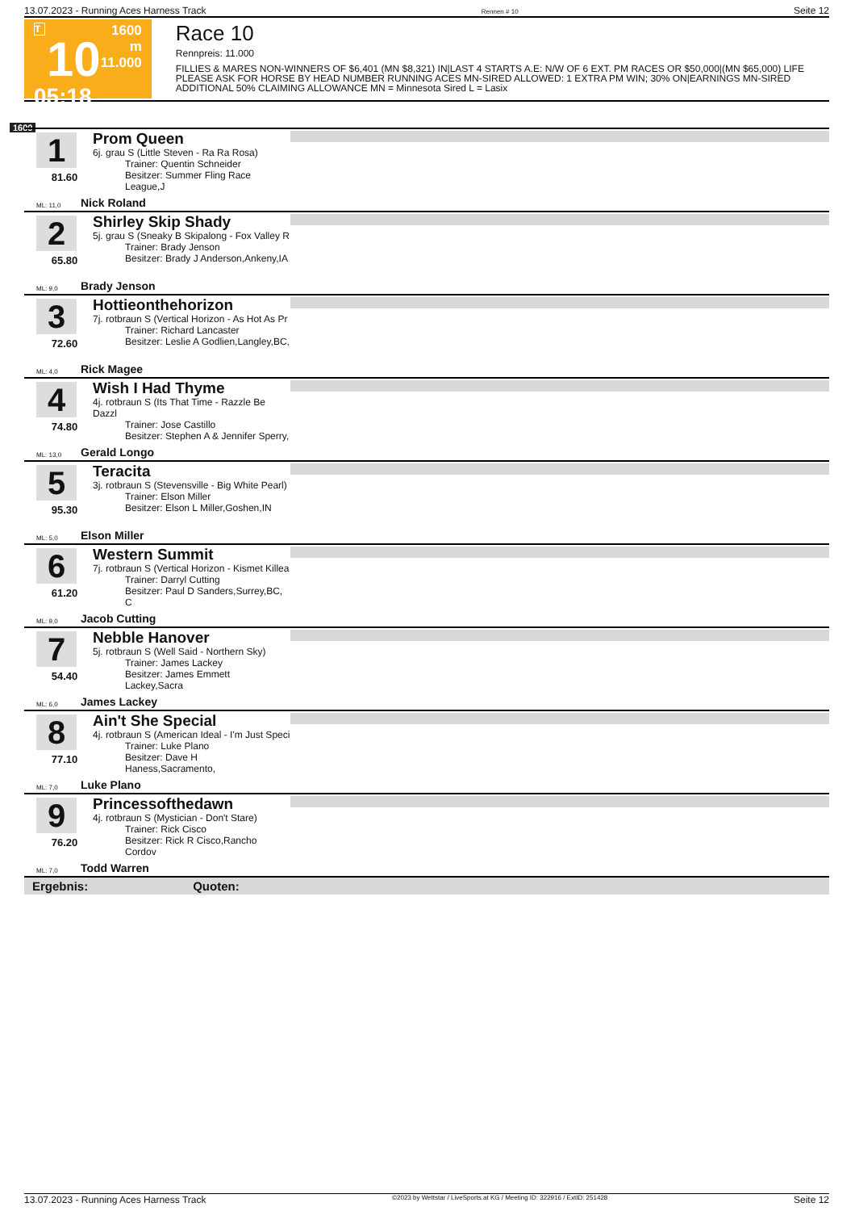13.07.2023 - Running Aces Harness Track Rennen # 10 Seite 12
T
10
05:18
1600 m
11.000
Race 10
Rennpreis: 11.000
FILLIES & MARES NON-WINNERS OF $6,401 (MN $8,321) IN|LAST 4 STARTS A.E: N/W OF 6 EXT. PM RACES OR $50,000|(MN $65,000) LIFE PLEASE ASK FOR HORSE BY HEAD NUMBER RUNNING ACES MN-SIRED ALLOWED: 1 EXTRA PM WIN; 30% ON|EARNINGS MN-SIRED ADDITIONAL 50% CLAIMING ALLOWANCE MN = Minnesota Sired L = Lasix
1600
1
81.60
Prom Queen
6j. grau S (Little Steven - Ra Ra Rosa)
Trainer: Quentin Schneider
Besitzer: Summer Fling Race League,J
ML: 11,0 Nick Roland
2
65.80
Shirley Skip Shady
5j. grau S (Sneaky B Skipalong - Fox Valley R
Trainer: Brady Jenson
Besitzer: Brady J Anderson,Ankeny,IA
ML: 9,0 Brady Jenson
3
72.60
Hottieonthehorizon
7j. rotbraun S (Vertical Horizon - As Hot As Pr
Trainer: Richard Lancaster
Besitzer: Leslie A Godlien,Langley,BC,
ML: 4,0 Rick Magee
4
74.80
Wish I Had Thyme
4j. rotbraun S (Its That Time - Razzle Be Dazzl
Trainer: Jose Castillo
Besitzer: Stephen A & Jennifer Sperry,
ML: 13,0 Gerald Longo
5
95.30
Teracita
3j. rotbraun S (Stevensville - Big White Pearl)
Trainer: Elson Miller
Besitzer: Elson L Miller,Goshen,IN
ML: 5,0 Elson Miller
6
61.20
Western Summit
7j. rotbraun S (Vertical Horizon - Kismet Killea
Trainer: Darryl Cutting
Besitzer: Paul D Sanders,Surrey,BC, C
ML: 9,0 Jacob Cutting
7
54.40
Nebble Hanover
5j. rotbraun S (Well Said - Northern Sky)
Trainer: James Lackey
Besitzer: James Emmett Lackey,Sacra
ML: 6,0 James Lackey
8
77.10
Ain't She Special
4j. rotbraun S (American Ideal - I'm Just Speci
Trainer: Luke Plano
Besitzer: Dave H Haness,Sacramento,
ML: 7,0 Luke Plano
9
76.20
Princessofthedawn
4j. rotbraun S (Mystician - Don't Stare)
Trainer: Rick Cisco
Besitzer: Rick R Cisco,Rancho Cordov
ML: 7,0 Todd Warren
Ergebnis: Quoten:
13.07.2023 - Running Aces Harness Track ©2023 by Wettstar / LiveSports.at KG / Meeting ID: 322916 / ExtID: 251428 Seite 12